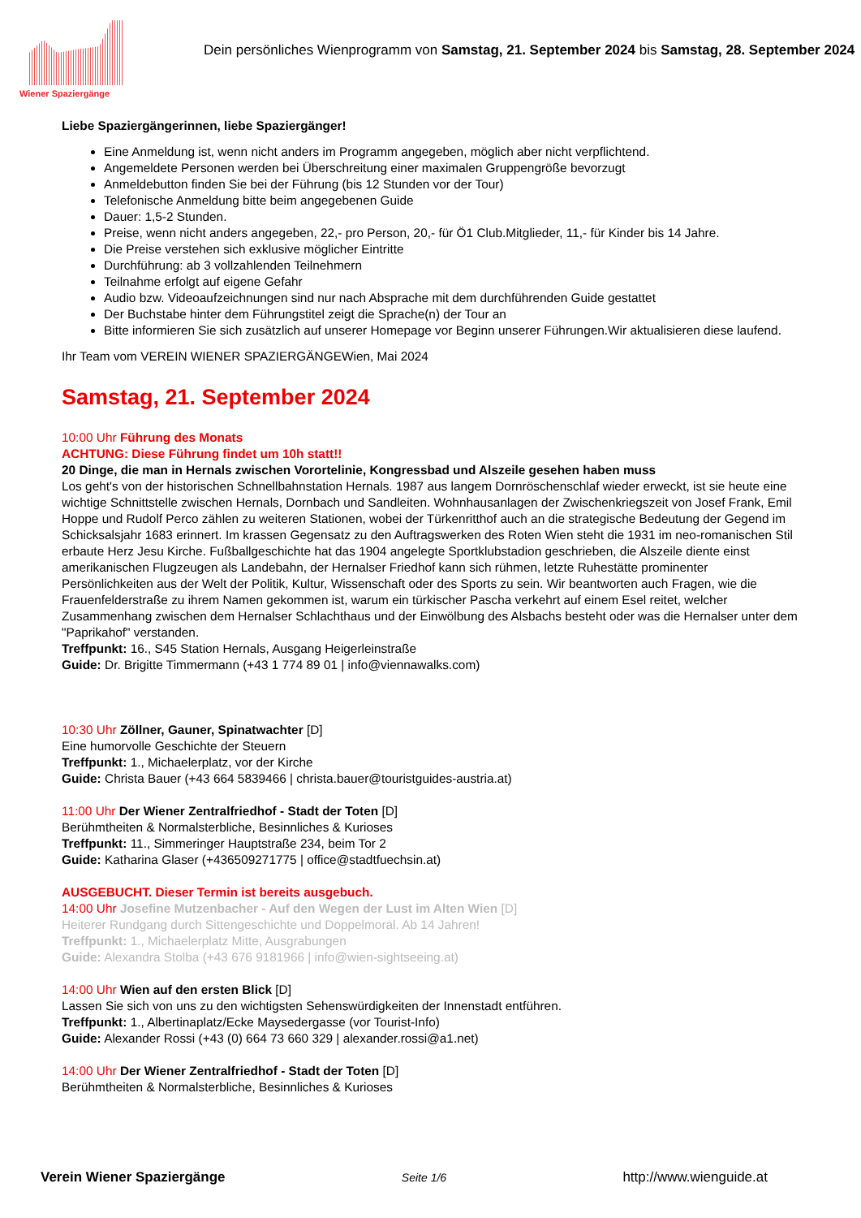Wiener Spaziergänge
Dein persönliches Wienprogramm von Samstag, 21. September 2024 bis Samstag, 28. September 2024
Liebe Spaziergängerinnen, liebe Spaziergänger!
Eine Anmeldung ist, wenn nicht anders im Programm angegeben, möglich aber nicht verpflichtend.
Angemeldete Personen werden bei Überschreitung einer maximalen Gruppengröße bevorzugt
Anmeldebutton finden Sie bei der Führung (bis 12 Stunden vor der Tour)
Telefonische Anmeldung bitte beim angegebenen Guide
Dauer: 1,5-2 Stunden.
Preise, wenn nicht anders angegeben, 22,- pro Person, 20,- für Ö1 Club.Mitglieder, 11,- für Kinder bis 14 Jahre.
Die Preise verstehen sich exklusive möglicher Eintritte
Durchführung: ab 3 vollzahlenden Teilnehmern
Teilnahme erfolgt auf eigene Gefahr
Audio bzw. Videoaufzeichnungen sind nur nach Absprache mit dem durchführenden Guide gestattet
Der Buchstabe hinter dem Führungstitel zeigt die Sprache(n) der Tour an
Bitte informieren Sie sich zusätzlich auf unserer Homepage vor Beginn unserer Führungen.Wir aktualisieren diese laufend.
Ihr Team vom VEREIN WIENER SPAZIERGÄNGEWien, Mai 2024
Samstag, 21. September 2024
10:00 Uhr Führung des Monats
ACHTUNG: Diese Führung findet um 10h statt!!
20 Dinge, die man in Hernals zwischen Vorortelinie, Kongressbad und Alszeile gesehen haben muss
Los geht's von der historischen Schnellbahnstation Hernals. 1987 aus langem Dornröschenschlaf wieder erweckt, ist sie heute eine wichtige Schnittstelle zwischen Hernals, Dornbach und Sandleiten. Wohnhausanlagen der Zwischenkriegszeit von Josef Frank, Emil Hoppe und Rudolf Perco zählen zu weiteren Stationen, wobei der Türkenritthof auch an die strategische Bedeutung der Gegend im Schicksalsjahr 1683 erinnert. Im krassen Gegensatz zu den Auftragswerken des Roten Wien steht die 1931 im neo-romanischen Stil erbaute Herz Jesu Kirche. Fußballgeschichte hat das 1904 angelegte Sportklubstadion geschrieben, die Alszeile diente einst amerikanischen Flugzeugen als Landebahn, der Hernalser Friedhof kann sich rühmen, letzte Ruhestätte prominenter Persönlichkeiten aus der Welt der Politik, Kultur, Wissenschaft oder des Sports zu sein. Wir beantworten auch Fragen, wie die Frauenfelderstraße zu ihrem Namen gekommen ist, warum ein türkischer Pascha verkehrt auf einem Esel reitet, welcher Zusammenhang zwischen dem Hernalser Schlachthaus und der Einwölbung des Alsbachs besteht oder was die Hernalser unter dem "Paprikahof" verstanden.
Treffpunkt: 16., S45 Station Hernals, Ausgang Heigerleinstraße
Guide: Dr. Brigitte Timmermann (+43 1 774 89 01 | info@viennawalks.com)
10:30 Uhr Zöllner, Gauner, Spinatwachter [D]
Eine humorvolle Geschichte der Steuern
Treffpunkt: 1., Michaelerplatz, vor der Kirche
Guide: Christa Bauer (+43 664 5839466 | christa.bauer@touristguides-austria.at)
11:00 Uhr Der Wiener Zentralfriedhof - Stadt der Toten [D]
Berühmtheiten & Normalsterbliche, Besinnliches & Kurioses
Treffpunkt: 11., Simmeringer Hauptstraße 234, beim Tor 2
Guide: Katharina Glaser (+436509271775 | office@stadtfuechsin.at)
AUSGEBUCHT. Dieser Termin ist bereits ausgebuch.
14:00 Uhr Josefine Mutzenbacher - Auf den Wegen der Lust im Alten Wien [D]
Heiterer Rundgang durch Sittengeschichte und Doppelmoral. Ab 14 Jahren!
Treffpunkt: 1., Michaelerplatz Mitte, Ausgrabungen
Guide: Alexandra Stolba (+43 676 9181966 | info@wien-sightseeing.at)
14:00 Uhr Wien auf den ersten Blick [D]
Lassen Sie sich von uns zu den wichtigsten Sehenswürdigkeiten der Innenstadt entführen.
Treffpunkt: 1., Albertinaplatz/Ecke Maysedergasse (vor Tourist-Info)
Guide: Alexander Rossi (+43 (0) 664 73 660 329 | alexander.rossi@a1.net)
14:00 Uhr Der Wiener Zentralfriedhof - Stadt der Toten [D]
Berühmtheiten & Normalsterbliche, Besinnliches & Kurioses
Verein Wiener Spaziergänge Seite 1/6 http://www.wienguide.at